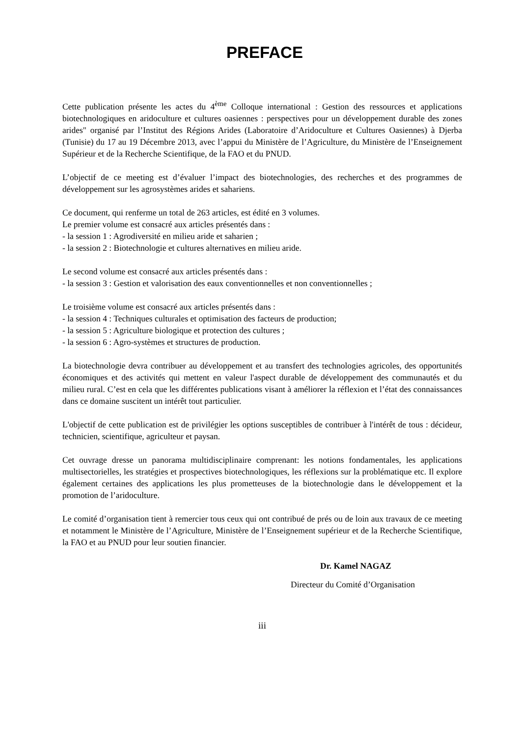PREFACE
Cette publication présente les actes du 4<sup>ème</sup> Colloque international : Gestion des ressources et applications biotechnologiques en aridoculture et cultures oasiennes : perspectives pour un développement durable des zones arides" organisé par l’Institut des Régions Arides (Laboratoire d’Aridoculture et Cultures Oasiennes) à Djerba (Tunisie) du 17 au 19 Décembre 2013, avec l’appui du Ministère de l’Agriculture, du Ministère de l’Enseignement Supérieur et de la Recherche Scientifique, de la FAO et du PNUD.
L’objectif de ce meeting est d’évaluer l’impact des biotechnologies, des recherches et des programmes de développement sur les agrosystèmes arides et sahariens.
Ce document, qui renferme un total de 263 articles, est édité en 3 volumes.
Le premier volume est consacré aux articles présentés dans :
- la session 1 : Agrodiversité en milieu aride et saharien ;
- la session 2 : Biotechnologie et cultures alternatives en milieu aride.
Le second volume est consacré aux articles présentés dans :
- la session 3 : Gestion et valorisation des eaux conventionnelles et non conventionnelles ;
Le troisième volume est consacré aux articles présentés dans :
- la session 4 : Techniques culturales et optimisation des facteurs de production;
- la session 5 : Agriculture biologique et protection des cultures ;
- la session 6 : Agro-systèmes et structures de production.
La biotechnologie devra contribuer au développement et au transfert des technologies agricoles, des opportunités économiques et des activités qui mettent en valeur l'aspect durable de développement des communautés et du milieu rural. C’est en cela que les différentes publications visant à améliorer la réflexion et l’état des connaissances dans ce domaine suscitent un intérêt tout particulier.
L'objectif de cette publication est de privilégier les options susceptibles de contribuer à l'intérêt de tous : décideur, technicien, scientifique, agriculteur et paysan.
Cet ouvrage dresse un panorama multidisciplinaire comprenant: les notions fondamentales, les applications multisectorielles, les stratégies et prospectives biotechnologiques, les réflexions sur la problématique etc. Il explore également certaines des applications les plus prometteuses de la biotechnologie dans le développement et la promotion de l’aridoculture.
Le comité d’organisation tient à remercier tous ceux qui ont contribué de prés ou de loin aux travaux de ce meeting et notamment le Ministère de l’Agriculture, Ministère de l’Enseignement supérieur et de la Recherche Scientifique, la FAO et au PNUD pour leur soutien financier.
Dr. Kamel NAGAZ
Directeur du Comité d’Organisation
iii